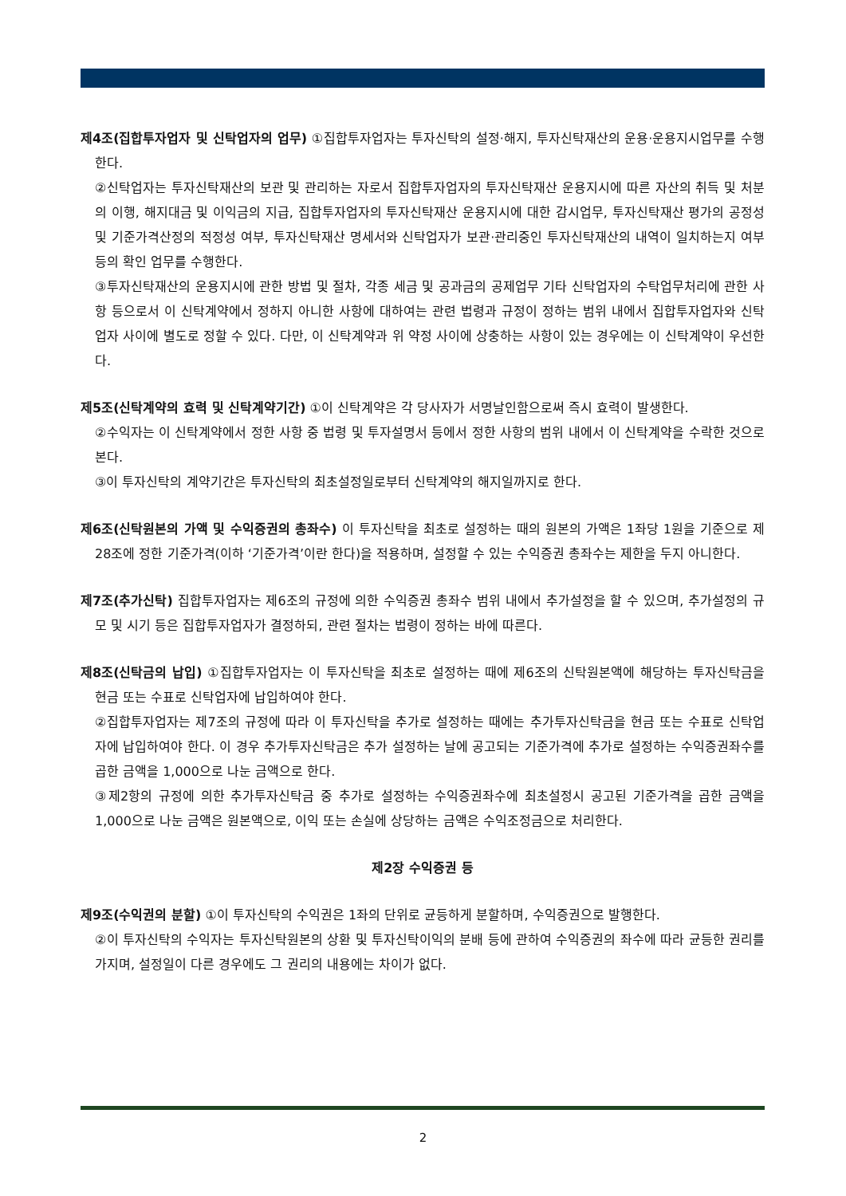제4조(집합투자업자 및 신탁업자의 업무) ①집합투자업자는 투자신탁의 설정·해지, 투자신탁재산의 운용·운용지시업무를 수행한다.
②신탁업자는 투자신탁재산의 보관 및 관리하는 자로서 집합투자업자의 투자신탁재산 운용지시에 따른 자산의 취득 및 처분의 이행, 해지대금 및 이익금의 지급, 집합투자업자의 투자신탁재산 운용지시에 대한 감시업무, 투자신탁재산 평가의 공정성 및 기준가격산정의 적정성 여부, 투자신탁재산 명세서와 신탁업자가 보관·관리중인 투자신탁재산의 내역이 일치하는지 여부 등의 확인 업무를 수행한다.
③투자신탁재산의 운용지시에 관한 방법 및 절차, 각종 세금 및 공과금의 공제업무 기타 신탁업자의 수탁업무처리에 관한 사항 등으로서 이 신탁계약에서 정하지 아니한 사항에 대하여는 관련 법령과 규정이 정하는 범위 내에서 집합투자업자와 신탁업자 사이에 별도로 정할 수 있다. 다만, 이 신탁계약과 위 약정 사이에 상충하는 사항이 있는 경우에는 이 신탁계약이 우선한다.
제5조(신탁계약의 효력 및 신탁계약기간) ①이 신탁계약은 각 당사자가 서명날인함으로써 즉시 효력이 발생한다.
②수익자는 이 신탁계약에서 정한 사항 중 법령 및 투자설명서 등에서 정한 사항의 범위 내에서 이 신탁계약을 수락한 것으로 본다.
③이 투자신탁의 계약기간은 투자신탁의 최초설정일로부터 신탁계약의 해지일까지로 한다.
제6조(신탁원본의 가액 및 수익증권의 총좌수) 이 투자신탁을 최초로 설정하는 때의 원본의 가액은 1좌당 1원을 기준으로 제28조에 정한 기준가격(이하 ‘기준가격’이란 한다)을 적용하며, 설정할 수 있는 수익증권 총좌수는 제한을 두지 아니한다.
제7조(추가신탁) 집합투자업자는 제6조의 규정에 의한 수익증권 총좌수 범위 내에서 추가설정을 할 수 있으며, 추가설정의 규모 및 시기 등은 집합투자업자가 결정하되, 관련 절차는 법령이 정하는 바에 따른다.
제8조(신탁금의 납입) ①집합투자업자는 이 투자신탁을 최초로 설정하는 때에 제6조의 신탁원본액에 해당하는 투자신탁금을 현금 또는 수표로 신탁업자에 납입하여야 한다.
②집합투자업자는 제7조의 규정에 따라 이 투자신탁을 추가로 설정하는 때에는 추가투자신탁금을 현금 또는 수표로 신탁업자에 납입하여야 한다. 이 경우 추가투자신탁금은 추가 설정하는 날에 공고되는 기준가격에 추가로 설정하는 수익증권좌수를 곱한 금액을 1,000으로 나눈 금액으로 한다.
③제2항의 규정에 의한 추가투자신탁금 중 추가로 설정하는 수익증권좌수에 최초설정시 공고된 기준가격을 곱한 금액을 1,000으로 나눈 금액은 원본액으로, 이익 또는 손실에 상당하는 금액은 수익조정금으로 처리한다.
제2장 수익증권 등
제9조(수익권의 분할) ①이 투자신탁의 수익권은 1좌의 단위로 균등하게 분할하며, 수익증권으로 발행한다.
②이 투자신탁의 수익자는 투자신탁원본의 상환 및 투자신탁이익의 분배 등에 관하여 수익증권의 좌수에 따라 균등한 권리를 가지며, 설정일이 다른 경우에도 그 권리의 내용에는 차이가 없다.
2